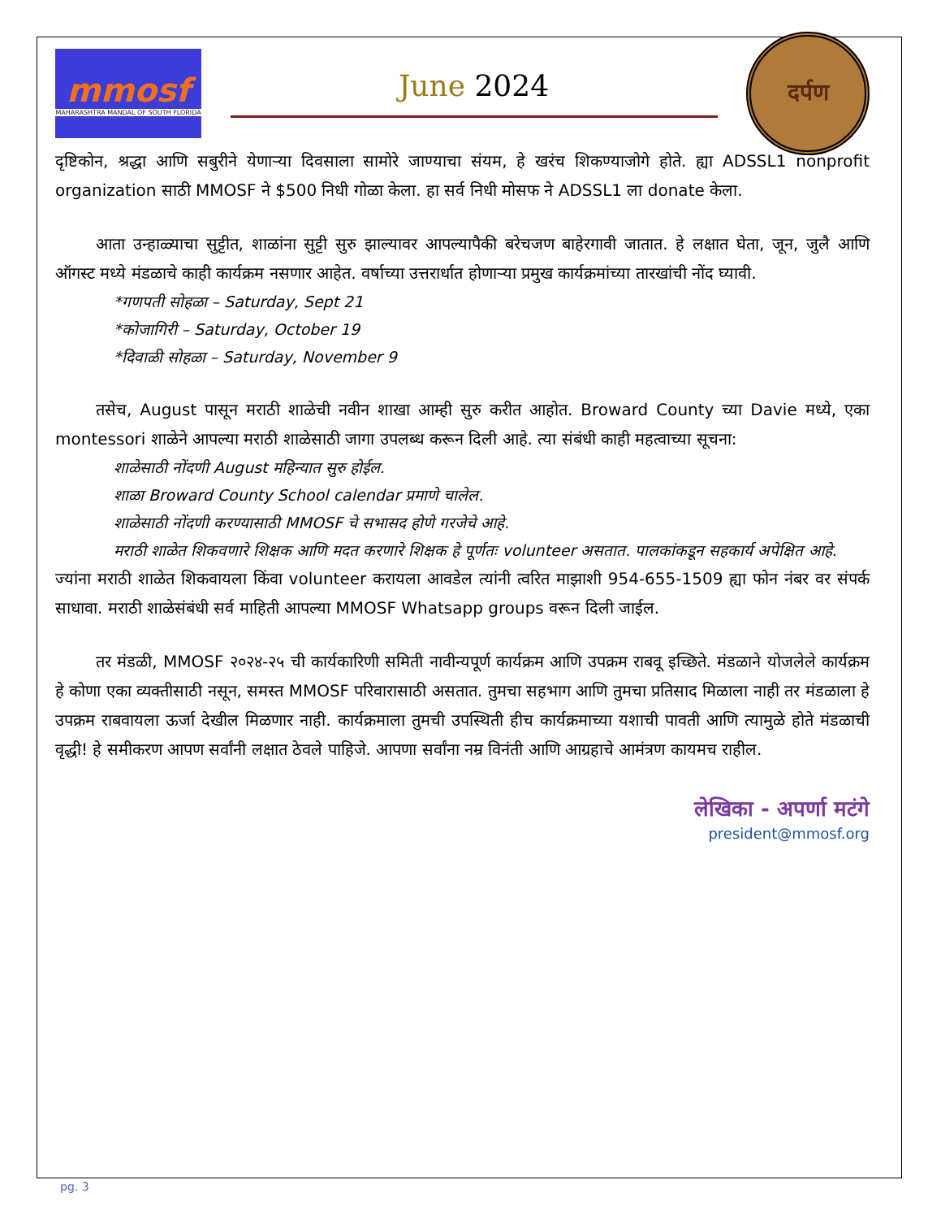mmosf
MAHARASHTRA MANDAL OF SOUTH FLORIDA
June 2024
दर्पण
दृष्टिकोन, श्रद्धा आणि सबुरीने येणाऱ्या दिवसाला सामोरे जाण्याचा संयम, हे खरंच शिकण्याजोगे होते. ह्या ADSSL1 nonprofit organization साठी MMOSF ने $500 निधी गोळा केला. हा सर्व निधी मोसफ ने ADSSL1 ला donate केला.
आता उन्हाळ्याचा सुट्टीत, शाळांना सुट्टी सुरु झाल्यावर आपल्यापैकी बरेचजण बाहेरगावी जातात. हे लक्षात घेता, जून, जुलै आणि ऑगस्ट मध्ये मंडळाचे काही कार्यक्रम नसणार आहेत. वर्षाच्या उत्तरार्धात होणाऱ्या प्रमुख कार्यक्रमांच्या तारखांची नोंद घ्यावी.
*गणपती सोहळा – Saturday, Sept 21
*कोजागिरी – Saturday, October 19
*दिवाळी सोहळा – Saturday, November 9
तसेच, August पासून मराठी शाळेची नवीन शाखा आम्ही सुरु करीत आहोत. Broward County च्या Davie मध्ये, एका montessori शाळेने आपल्या मराठी शाळेसाठी जागा उपलब्ध करून दिली आहे. त्या संबंधी काही महत्वाच्या सूचना:
शाळेसाठी नोंदणी August महिन्यात सुरु होईल.
शाळा Broward County School calendar प्रमाणे चालेल.
शाळेसाठी नोंदणी करण्यासाठी MMOSF चे सभासद होणे गरजेचे आहे.
मराठी शाळेत शिकवणारे शिक्षक आणि मदत करणारे शिक्षक हे पूर्णतः volunteer असतात. पालकांकडून सहकार्य अपेक्षित आहे.
ज्यांना मराठी शाळेत शिकवायला किंवा volunteer करायला आवडेल त्यांनी त्वरित माझाशी 954-655-1509 ह्या फोन नंबर वर संपर्क साधावा. मराठी शाळेसंबंधी सर्व माहिती आपल्या MMOSF Whatsapp groups वरून दिली जाईल.
तर मंडळी, MMOSF २०२४-२५ ची कार्यकारिणी समिती नावीन्यपूर्ण कार्यक्रम आणि उपक्रम राबवू इच्छिते. मंडळाने योजलेले कार्यक्रम हे कोणा एका व्यक्तीसाठी नसून, समस्त MMOSF परिवारासाठी असतात. तुमचा सहभाग आणि तुमचा प्रतिसाद मिळाला नाही तर मंडळाला हे उपक्रम राबवायला ऊर्जा देखील मिळणार नाही. कार्यक्रमाला तुमची उपस्थिती हीच कार्यक्रमाच्या यशाची पावती आणि त्यामुळे होते मंडळाची वृद्धी! हे समीकरण आपण सर्वांनी लक्षात ठेवले पाहिजे. आपणा सर्वांना नम्र विनंती आणि आग्रहाचे आमंत्रण कायमच राहील.
लेखिका - अपर्णा मटंगे
president@mmosf.org
pg. 3